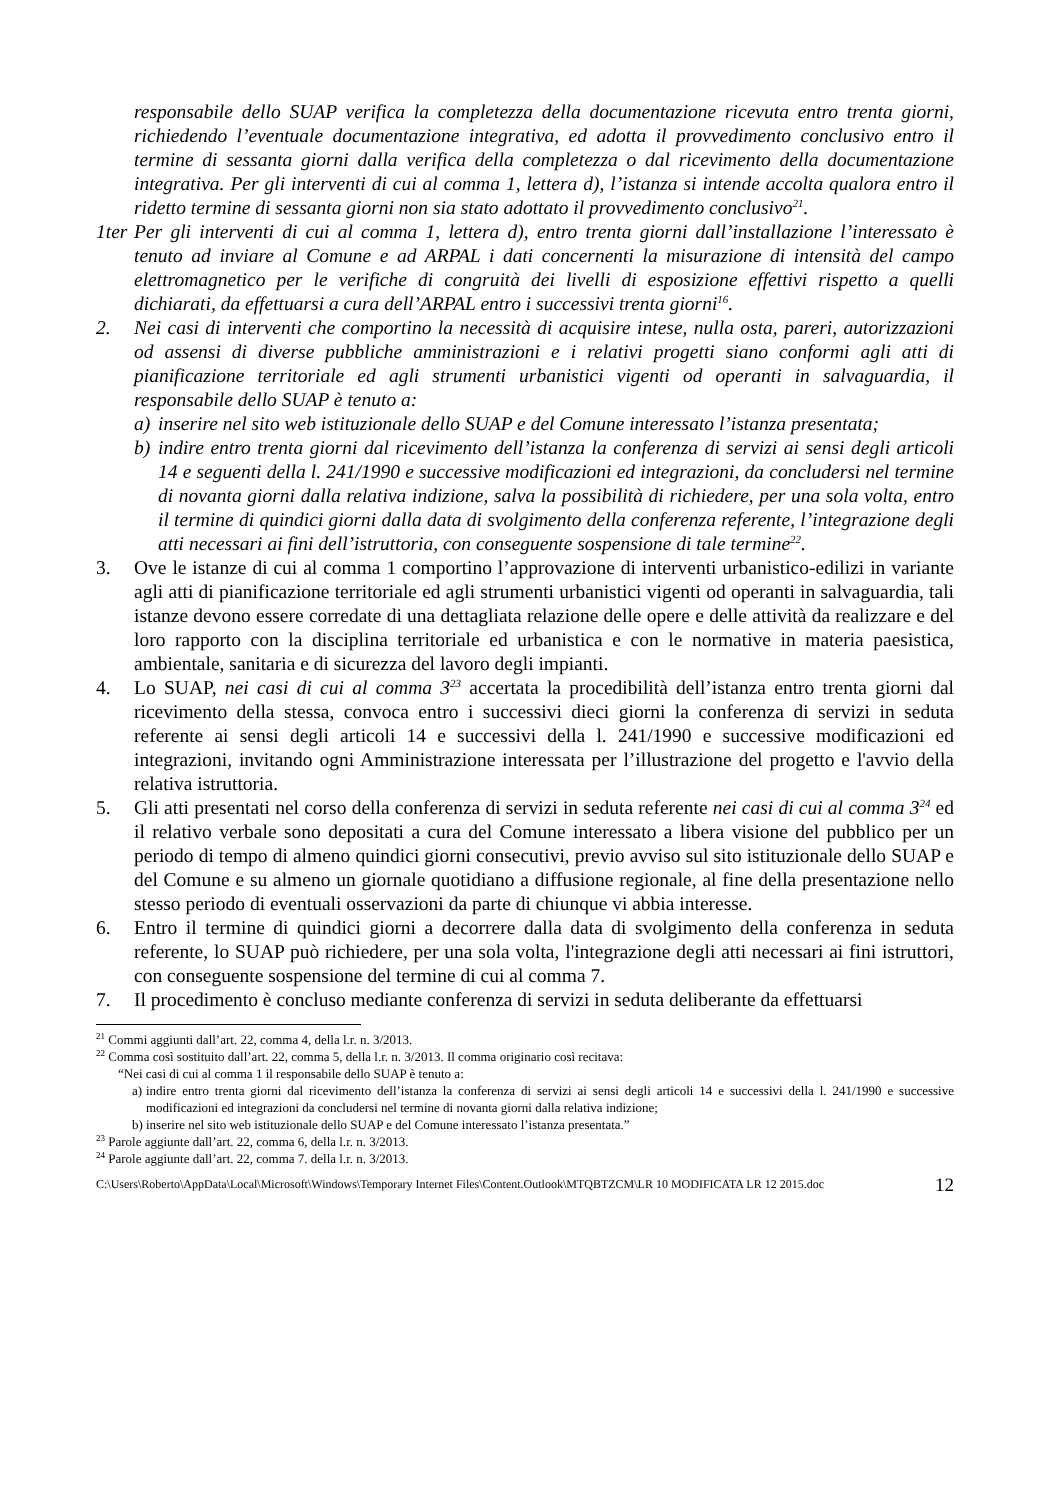responsabile dello SUAP verifica la completezza della documentazione ricevuta entro trenta giorni, richiedendo l’eventuale documentazione integrativa, ed adotta il provvedimento conclusivo entro il termine di sessanta giorni dalla verifica della completezza o dal ricevimento della documentazione integrativa. Per gli interventi di cui al comma 1, lettera d), l’istanza si intende accolta qualora entro il ridetto termine di sessanta giorni non sia stato adottato il provvedimento conclusivo<sup>21</sup>.
1ter
Per gli interventi di cui al comma 1, lettera d), entro trenta giorni dall’installazione l’interessato è tenuto ad inviare al Comune e ad ARPAL i dati concernenti la misurazione di intensità del campo elettromagnetico per le verifiche di congruità dei livelli di esposizione effettivi rispetto a quelli dichiarati, da effettuarsi a cura dell’ARPAL entro i successivi trenta giorni<sup>16</sup>.
2. Nei casi di interventi che comportino la necessità di acquisire intese, nulla osta, pareri, autorizzazioni od assensi di diverse pubbliche amministrazioni e i relativi progetti siano conformi agli atti di pianificazione territoriale ed agli strumenti urbanistici vigenti od operanti in salvaguardia, il responsabile dello SUAP è tenuto a:
a) inserire nel sito web istituzionale dello SUAP e del Comune interessato l’istanza presentata;
b) indire entro trenta giorni dal ricevimento dell’istanza la conferenza di servizi ai sensi degli articoli 14 e seguenti della l. 241/1990 e successive modificazioni ed integrazioni, da concludersi nel termine di novanta giorni dalla relativa indizione, salva la possibilità di richiedere, per una sola volta, entro il termine di quindici giorni dalla data di svolgimento della conferenza referente, l’integrazione degli atti necessari ai fini dell’istruttoria, con conseguente sospensione di tale termine<sup>22</sup>.
3. Ove le istanze di cui al comma 1 comportino l’approvazione di interventi urbanistico-edilizi in variante agli atti di pianificazione territoriale ed agli strumenti urbanistici vigenti od operanti in salvaguardia, tali istanze devono essere corredate di una dettagliata relazione delle opere e delle attività da realizzare e del loro rapporto con la disciplina territoriale ed urbanistica e con le normative in materia paesistica, ambientale, sanitaria e di sicurezza del lavoro degli impianti.
4. Lo SUAP, nei casi di cui al comma 3<sup>23</sup> accertata la procedibilità dell’istanza entro trenta giorni dal ricevimento della stessa, convoca entro i successivi dieci giorni la conferenza di servizi in seduta referente ai sensi degli articoli 14 e successivi della l. 241/1990 e successive modificazioni ed integrazioni, invitando ogni Amministrazione interessata per l’illustrazione del progetto e l'avvio della relativa istruttoria.
5. Gli atti presentati nel corso della conferenza di servizi in seduta referente nei casi di cui al comma 3<sup>24</sup> ed il relativo verbale sono depositati a cura del Comune interessato a libera visione del pubblico per un periodo di tempo di almeno quindici giorni consecutivi, previo avviso sul sito istituzionale dello SUAP e del Comune e su almeno un giornale quotidiano a diffusione regionale, al fine della presentazione nello stesso periodo di eventuali osservazioni da parte di chiunque vi abbia interesse.
6. Entro il termine di quindici giorni a decorrere dalla data di svolgimento della conferenza in seduta referente, lo SUAP può richiedere, per una sola volta, l'integrazione degli atti necessari ai fini istruttori, con conseguente sospensione del termine di cui al comma 7.
7. Il procedimento è concluso mediante conferenza di servizi in seduta deliberante da effettuarsi
<sup>21</sup> Commi aggiunti dall’art. 22, comma 4, della l.r. n. 3/2013.
<sup>22</sup> Comma così sostituito dall’art. 22, comma 5, della l.r. n. 3/2013. Il comma originario così recitava:
“Nei casi di cui al comma 1 il responsabile dello SUAP è tenuto a:
a) indire entro trenta giorni dal ricevimento dell’istanza la conferenza di servizi ai sensi degli articoli 14 e successivi della l. 241/1990 e successive modificazioni ed integrazioni da concludersi nel termine di novanta giorni dalla relativa indizione;
b) inserire nel sito web istituzionale dello SUAP e del Comune interessato l’istanza presentata.”
<sup>23</sup> Parole aggiunte dall’art. 22, comma 6, della l.r. n. 3/2013.
<sup>24</sup> Parole aggiunte dall’art. 22, comma 7. della l.r. n. 3/2013.
C:\Users\Roberto\AppData\Local\Microsoft\Windows\Temporary Internet Files\Content.Outlook\MTQBTZCM\LR 10 MODIFICATA LR 12 2015.doc 12